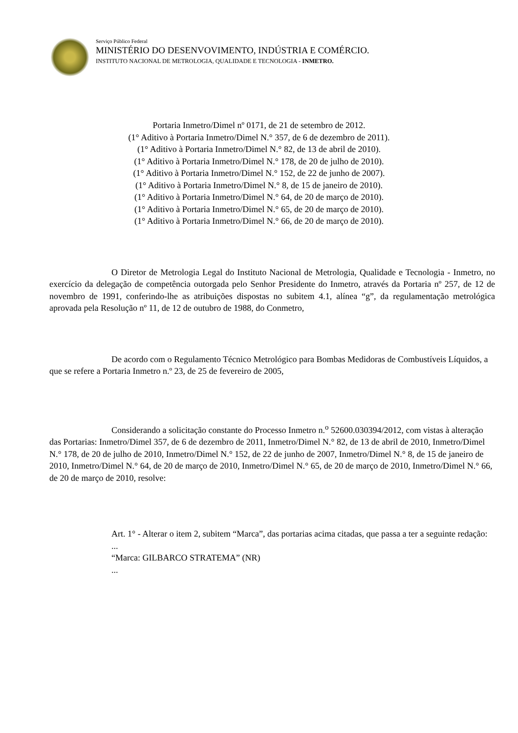Serviço Público Federal
MINISTÉRIO DO DESENVOVIMENTO, INDÚSTRIA E COMÉRCIO.
INSTITUTO NACIONAL DE METROLOGIA, QUALIDADE E TECNOLOGIA - INMETRO.
Portaria Inmetro/Dimel nº 0171, de 21 de setembro de 2012.
(1° Aditivo à Portaria Inmetro/Dimel N.° 357, de 6 de dezembro de 2011).
(1° Aditivo à Portaria Inmetro/Dimel N.° 82, de 13 de abril de 2010).
(1° Aditivo à Portaria Inmetro/Dimel N.° 178, de 20 de julho de 2010).
(1° Aditivo à Portaria Inmetro/Dimel N.° 152, de 22 de junho de 2007).
(1° Aditivo à Portaria Inmetro/Dimel N.° 8, de 15 de janeiro de 2010).
(1° Aditivo à Portaria Inmetro/Dimel N.° 64, de 20 de março de 2010).
(1° Aditivo à Portaria Inmetro/Dimel N.° 65, de 20 de março de 2010).
(1° Aditivo à Portaria Inmetro/Dimel N.° 66, de 20 de março de 2010).
O Diretor de Metrologia Legal do Instituto Nacional de Metrologia, Qualidade e Tecnologia - Inmetro, no exercício da delegação de competência outorgada pelo Senhor Presidente do Inmetro, através da Portaria nº 257, de 12 de novembro de 1991, conferindo-lhe as atribuições dispostas no subitem 4.1, alínea “g”, da regulamentação metrológica aprovada pela Resolução nº 11, de 12 de outubro de 1988, do Conmetro,
De acordo com o Regulamento Técnico Metrológico para Bombas Medidoras de Combustíveis Líquidos, a que se refere a Portaria Inmetro n.º 23, de 25 de fevereiro de 2005,
Considerando a solicitação constante do Processo Inmetro n.<sup>o</sup> 52600.030394/2012, com vistas à alteração das Portarias: Inmetro/Dimel 357, de 6 de dezembro de 2011, Inmetro/Dimel N.° 82, de 13 de abril de 2010, Inmetro/Dimel N.° 178, de 20 de julho de 2010, Inmetro/Dimel N.° 152, de 22 de junho de 2007, Inmetro/Dimel N.° 8, de 15 de janeiro de 2010, Inmetro/Dimel N.° 64, de 20 de março de 2010, Inmetro/Dimel N.° 65, de 20 de março de 2010, Inmetro/Dimel N.° 66, de 20 de março de 2010, resolve:
Art. 1° - Alterar o item 2, subitem “Marca”, das portarias acima citadas, que passa a ter a seguinte redação:
...
“Marca: GILBARCO STRATEMA” (NR)
...